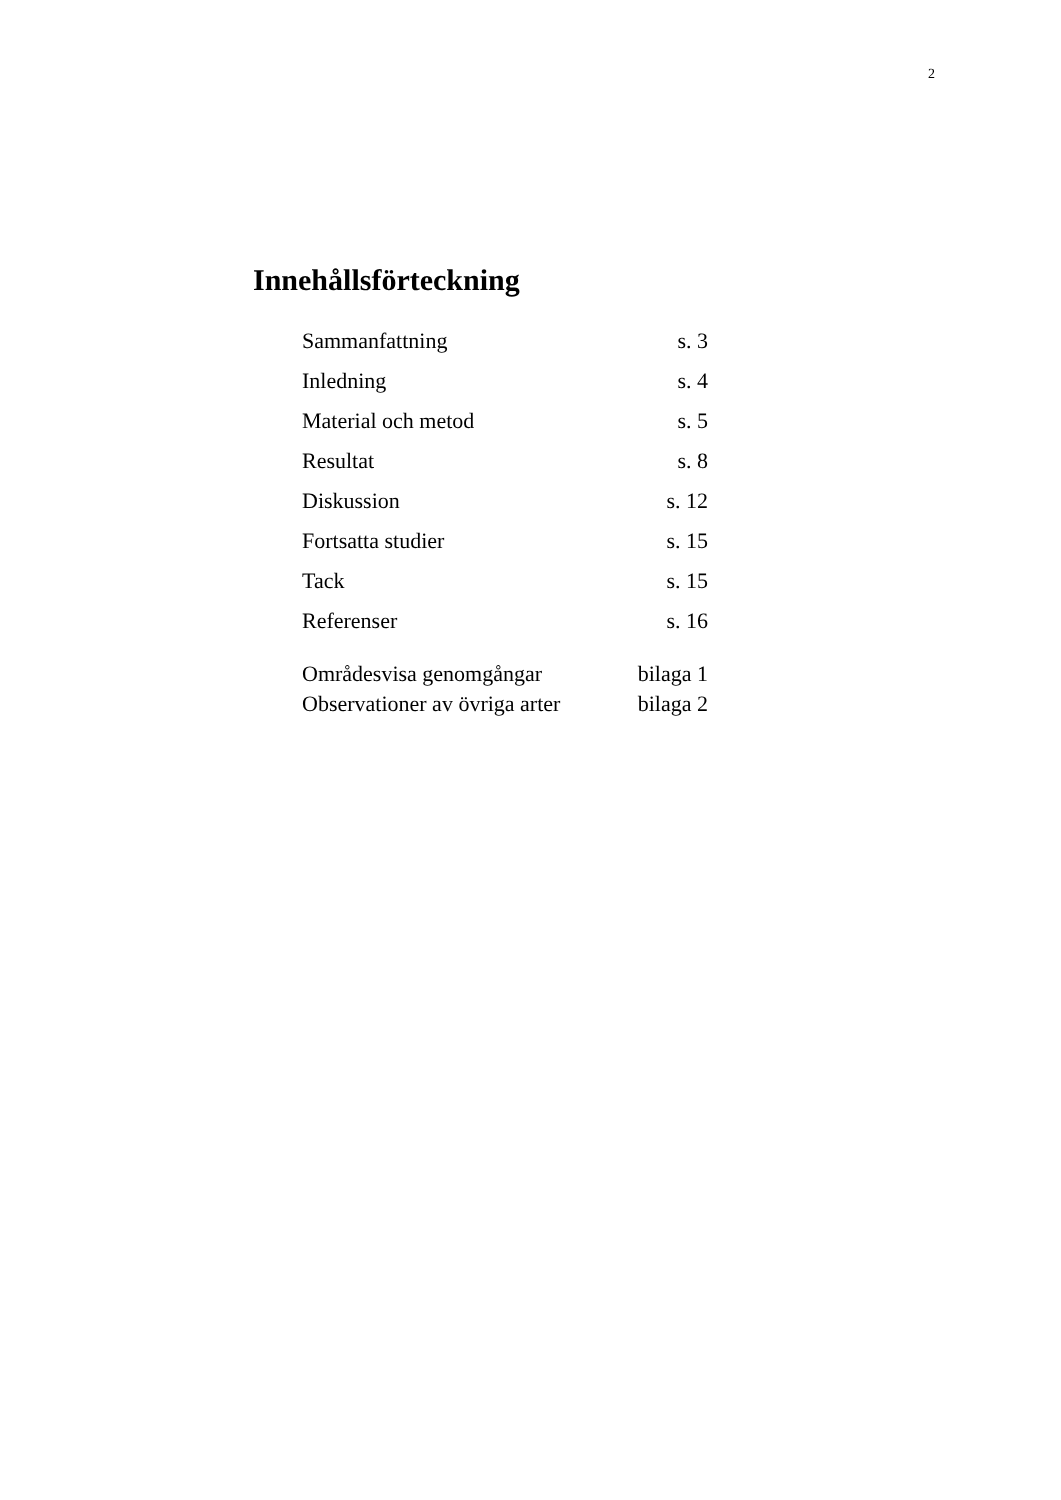2
Innehållsförteckning
| Sammanfattning | s. 3 |
| Inledning | s. 4 |
| Material och metod | s. 5 |
| Resultat | s. 8 |
| Diskussion | s. 12 |
| Fortsatta studier | s. 15 |
| Tack | s. 15 |
| Referenser | s. 16 |
| Områdesvisa genomgångar | bilaga 1 |
| Observationer av övriga arter | bilaga 2 |